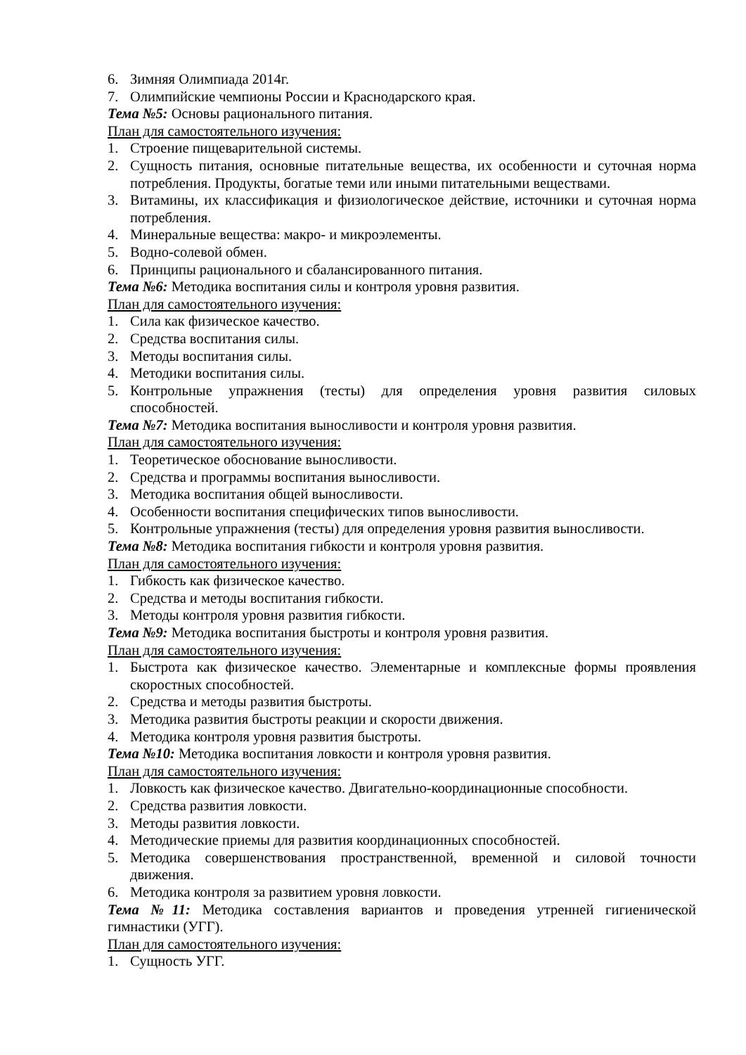6. Зимняя Олимпиада 2014г.
7. Олимпийские чемпионы России и Краснодарского края.
Тема №5: Основы рационального питания.
План для самостоятельного изучения:
1. Строение пищеварительной системы.
2. Сущность питания, основные питательные вещества, их особенности и суточная норма потребления. Продукты, богатые теми или иными питательными веществами.
3. Витамины, их классификация и физиологическое действие, источники и суточная норма потребления.
4. Минеральные вещества: макро- и микроэлементы.
5. Водно-солевой обмен.
6. Принципы рационального и сбалансированного питания.
Тема №6: Методика воспитания силы и контроля уровня развития.
План для самостоятельного изучения:
1. Сила как физическое качество.
2. Средства воспитания силы.
3. Методы воспитания силы.
4. Методики воспитания силы.
5. Контрольные упражнения (тесты) для определения уровня развития силовых способностей.
Тема №7: Методика воспитания выносливости и контроля уровня развития.
План для самостоятельного изучения:
1. Теоретическое обоснование выносливости.
2. Средства и программы воспитания выносливости.
3. Методика воспитания общей выносливости.
4. Особенности воспитания специфических типов выносливости.
5. Контрольные упражнения (тесты) для определения уровня развития выносливости.
Тема №8: Методика воспитания гибкости и контроля уровня развития.
План для самостоятельного изучения:
1. Гибкость как физическое качество.
2. Средства и методы воспитания гибкости.
3. Методы контроля уровня развития гибкости.
Тема №9: Методика воспитания быстроты и контроля уровня развития.
План для самостоятельного изучения:
1. Быстрота как физическое качество. Элементарные и комплексные формы проявления скоростных способностей.
2. Средства и методы развития быстроты.
3. Методика развития быстроты реакции и скорости движения.
4. Методика контроля уровня развития быстроты.
Тема №10: Методика воспитания ловкости и контроля уровня развития.
План для самостоятельного изучения:
1. Ловкость как физическое качество. Двигательно-координационные способности.
2. Средства развития ловкости.
3. Методы развития ловкости.
4. Методические приемы для развития координационных способностей.
5. Методика совершенствования пространственной, временной и силовой точности движения.
6. Методика контроля за развитием уровня ловкости.
Тема №11: Методика составления вариантов и проведения утренней гигиенической гимнастики (УГГ).
План для самостоятельного изучения:
1. Сущность УГГ.